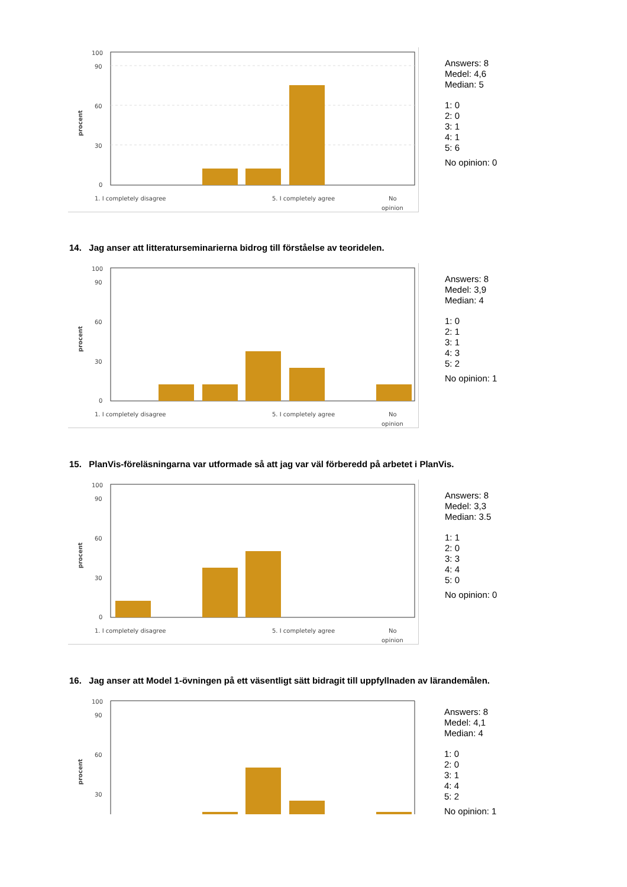100
90
60
30
0
procent
1. I completely disagree
5. I completely agree
No
opinion
Answers: 8
Medel: 4,6
Median: 5
1: 0
2: 0
3: 1
4: 1
5: 6
No opinion: 0
14. Jag anser att litteraturseminarierna bidrog till förståelse av teoridelen.
100
90
60
30
0
procent
1. I completely disagree
5. I completely agree
No
opinion
Answers: 8
Medel: 3,9
Median: 4
1: 0
2: 1
3: 1
4: 3
5: 2
No opinion: 1
15. PlanVis-föreläsningarna var utformade så att jag var väl förberedd på arbetet i PlanVis.
100
90
60
30
0
procent
1. I completely disagree
5. I completely agree
No
opinion
Answers: 8
Medel: 3,3
Median: 3.5
1: 1
2: 0
3: 3
4: 4
5: 0
No opinion: 0
16. Jag anser att Model 1-övningen på ett väsentligt sätt bidragit till uppfyllnaden av lärandemålen.
100
90
60
30
procent
Answers: 8
Medel: 4,1
Median: 4
1: 0
2: 0
3: 1
4: 4
5: 2
No opinion: 1